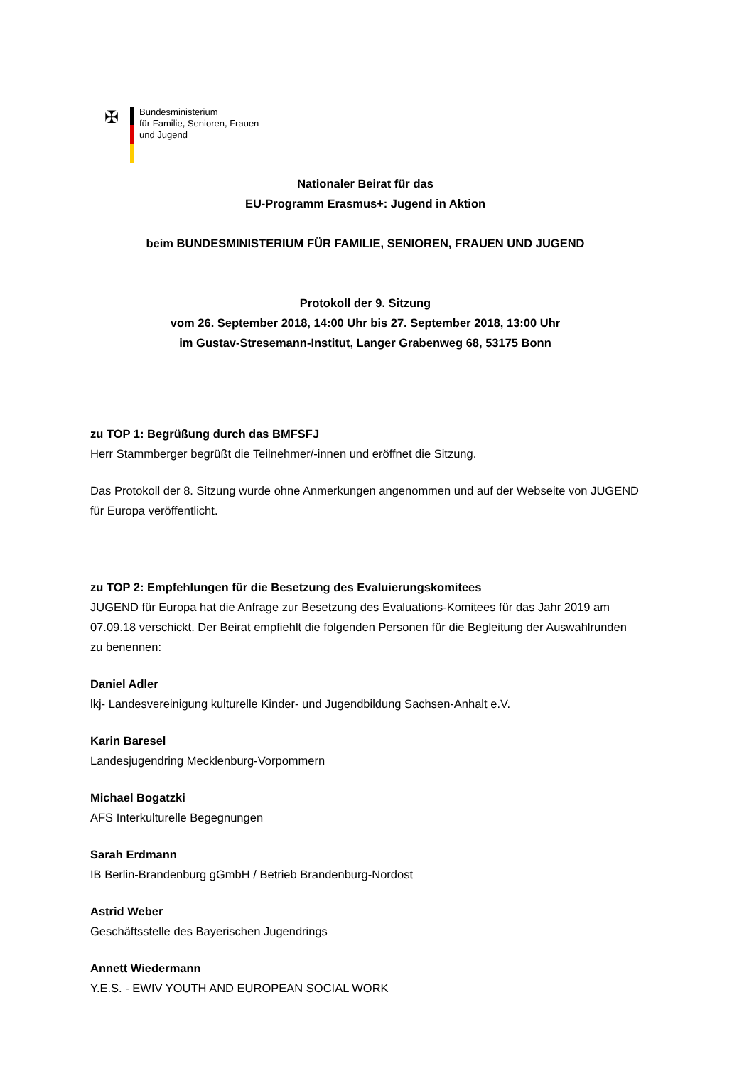✠
Bundesministerium
für Familie, Senioren, Frauen
und Jugend
Nationaler Beirat für das
EU-Programm Erasmus+: Jugend in Aktion
beim BUNDESMINISTERIUM FÜR FAMILIE, SENIOREN, FRAUEN UND JUGEND
Protokoll der 9. Sitzung
vom 26. September 2018, 14:00 Uhr bis 27. September 2018, 13:00 Uhr
im Gustav-Stresemann-Institut, Langer Grabenweg 68, 53175 Bonn
zu TOP 1: Begrüßung durch das BMFSFJ
Herr Stammberger begrüßt die Teilnehmer/-innen und eröffnet die Sitzung.
Das Protokoll der 8. Sitzung wurde ohne Anmerkungen angenommen und auf der Webseite von JUGEND für Europa veröffentlicht.
zu TOP 2: Empfehlungen für die Besetzung des Evaluierungskomitees
JUGEND für Europa hat die Anfrage zur Besetzung des Evaluations-Komitees für das Jahr 2019 am 07.09.18 verschickt. Der Beirat empfiehlt die folgenden Personen für die Begleitung der Auswahlrunden zu benennen:
Daniel Adler
lkj- Landesvereinigung kulturelle Kinder- und Jugendbildung Sachsen-Anhalt e.V.
Karin Baresel
Landesjugendring Mecklenburg-Vorpommern
Michael Bogatzki
AFS Interkulturelle Begegnungen
Sarah Erdmann
IB Berlin-Brandenburg gGmbH / Betrieb Brandenburg-Nordost
Astrid Weber
Geschäftsstelle des Bayerischen Jugendrings
Annett Wiedermann
Y.E.S. - EWIV YOUTH AND EUROPEAN SOCIAL WORK